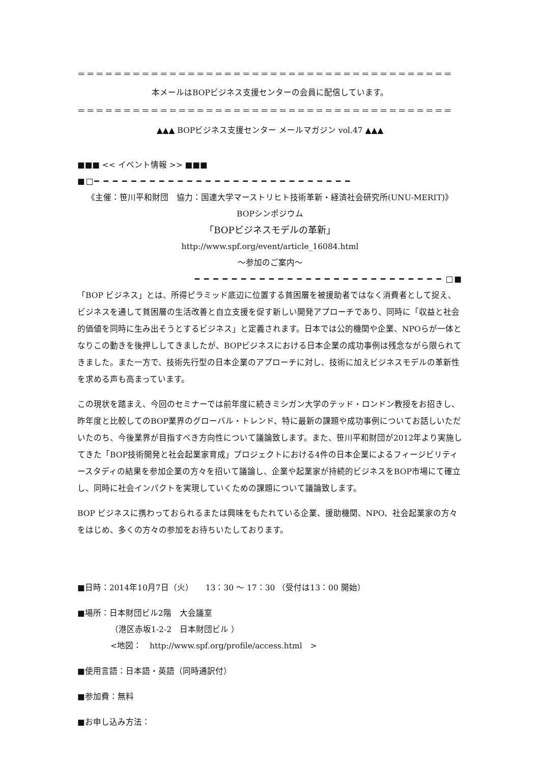＝＝＝＝＝＝＝＝＝＝＝＝＝＝＝＝＝＝＝＝＝＝＝＝＝＝＝＝＝＝＝＝＝＝＝＝＝＝＝＝＝
本メールはBOPビジネス支援センターの会員に配信しています。
＝＝＝＝＝＝＝＝＝＝＝＝＝＝＝＝＝＝＝＝＝＝＝＝＝＝＝＝＝＝＝＝＝＝＝＝＝＝＝＝＝
▲▲▲ BOPビジネス支援センター メールマガジン vol.47 ▲▲▲
■■■ << イベント情報 >> ■■■
■□━ ━ ━ ━ ━ ━ ━ ━ ━ ━ ━ ━ ━ ━ ━ ━ ━ ━ ━ ━ ━ ━ ━ ━ ━ ━ ━ ━
《主催：笹川平和財団　協力：国連大学マーストリヒト技術革新・経済社会研究所(UNU-MERIT)》
BOPシンポジウム
「BOPビジネスモデルの革新」
http://www.spf.org/event/article_16084.html
～参加のご案内～
━ ━ ━ ━ ━ ━ ━ ━ ━ ━ ━ ━ ━ ━ ━ ━ ━ ━ ━ ━ ━ ━ ━ ━ ━ ━ ━ □■
「BOP ビジネス」とは、所得ピラミッド底辺に位置する貧困層を被援助者ではなく消費者として捉え、ビジネスを通して貧困層の生活改善と自立支援を促す新しい開発アプローチであり、同時に「収益と社会的価値を同時に生み出そうとするビジネス」と定義されます。日本では公的機関や企業、NPOらが一体となりこの動きを後押ししてきましたが、BOPビジネスにおける日本企業の成功事例は残念ながら限られてきました。また一方で、技術先行型の日本企業のアプローチに対し、技術に加えビジネスモデルの革新性を求める声も高まっています。
この現状を踏まえ、今回のセミナーでは前年度に続きミシガン大学のテッド・ロンドン教授をお招きし、昨年度と比較してのBOP業界のグローバル・トレンド、特に最新の課題や成功事例についてお話しいただいたのち、今後業界が目指すべき方向性について議論致します。また、笹川平和財団が2012年より実施してきた「BOP技術開発と社会起業家育成」プロジェクトにおける4件の日本企業によるフィージビリティースタディの結果を参加企業の方々を招いて議論し、企業や起業家が持続的ビジネスをBOP市場にて確立し、同時に社会インパクトを実現していくための課題について議論致します。
BOP ビジネスに携わっておられるまたは興味をもたれている企業、援助機関、NPO、社会起業家の方々をはじめ、多くの方々の参加をお待ちいたしております。
■日時：2014年10月7日（火）　　13：30 ～ 17：30 （受付は13：00 開始）
■場所：日本財団ビル2階　大会議室
（港区赤坂1-2-2　日本財団ビル ）
<地図：　http://www.spf.org/profile/access.html　>
■使用言語：日本語・英語（同時通訳付）
■参加費：無料
■お申し込み方法：